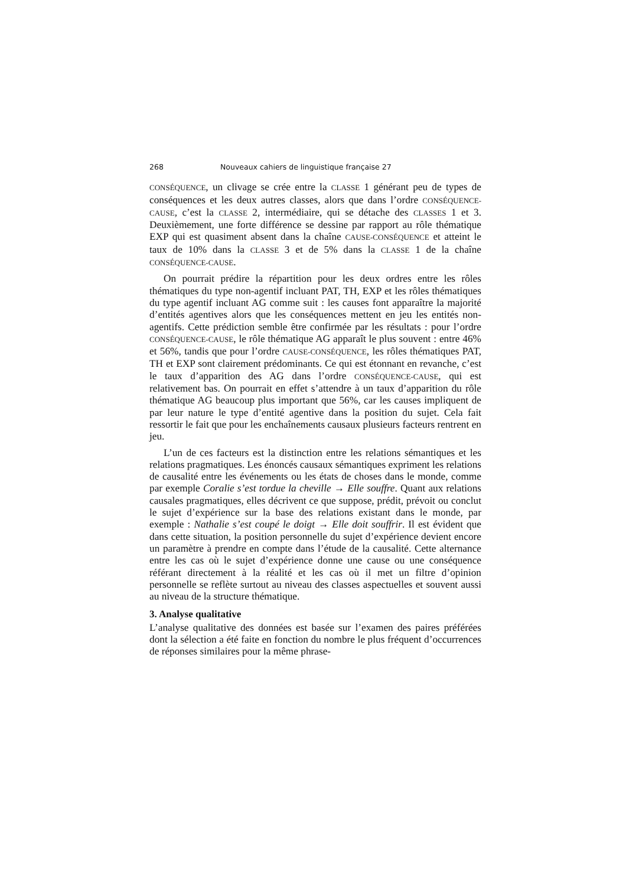268 Nouveaux cahiers de linguistique française 27
CONSÉQUENCE, un clivage se crée entre la CLASSE 1 générant peu de types de conséquences et les deux autres classes, alors que dans l’ordre CONSÉQUENCE-CAUSE, c’est la CLASSE 2, intermédiaire, qui se détache des CLASSES 1 et 3. Deuxièmement, une forte différence se dessine par rapport au rôle thématique EXP qui est quasiment absent dans la chaîne CAUSE-CONSÉQUENCE et atteint le taux de 10% dans la CLASSE 3 et de 5% dans la CLASSE 1 de la chaîne CONSÉQUENCE-CAUSE.
On pourrait prédire la répartition pour les deux ordres entre les rôles thématiques du type non-agentif incluant PAT, TH, EXP et les rôles thématiques du type agentif incluant AG comme suit : les causes font apparaître la majorité d’entités agentives alors que les conséquences mettent en jeu les entités non-agentifs. Cette prédiction semble être confirmée par les résultats : pour l’ordre CONSÉQUENCE-CAUSE, le rôle thématique AG apparaît le plus souvent : entre 46% et 56%, tandis que pour l’ordre CAUSE-CONSÉQUENCE, les rôles thématiques PAT, TH et EXP sont clairement prédominants. Ce qui est étonnant en revanche, c’est le taux d’apparition des AG dans l’ordre CONSÉQUENCE-CAUSE, qui est relativement bas. On pourrait en effet s’attendre à un taux d’apparition du rôle thématique AG beaucoup plus important que 56%, car les causes impliquent de par leur nature le type d’entité agentive dans la position du sujet. Cela fait ressortir le fait que pour les enchaînements causaux plusieurs facteurs rentrent en jeu.
L’un de ces facteurs est la distinction entre les relations sémantiques et les relations pragmatiques. Les énoncés causaux sémantiques expriment les relations de causalité entre les événements ou les états de choses dans le monde, comme par exemple Coralie s’est tordue la cheville → Elle souffre. Quant aux relations causales pragmatiques, elles décrivent ce que suppose, prédit, prévoit ou conclut le sujet d’expérience sur la base des relations existant dans le monde, par exemple : Nathalie s’est coupé le doigt → Elle doit souffrir. Il est évident que dans cette situation, la position personnelle du sujet d’expérience devient encore un paramètre à prendre en compte dans l’étude de la causalité. Cette alternance entre les cas où le sujet d’expérience donne une cause ou une conséquence référant directement à la réalité et les cas où il met un filtre d’opinion personnelle se reflète surtout au niveau des classes aspectuelles et souvent aussi au niveau de la structure thématique.
3. Analyse qualitative
L’analyse qualitative des données est basée sur l’examen des paires préférées dont la sélection a été faite en fonction du nombre le plus fréquent d’occurrences de réponses similaires pour la même phrase-